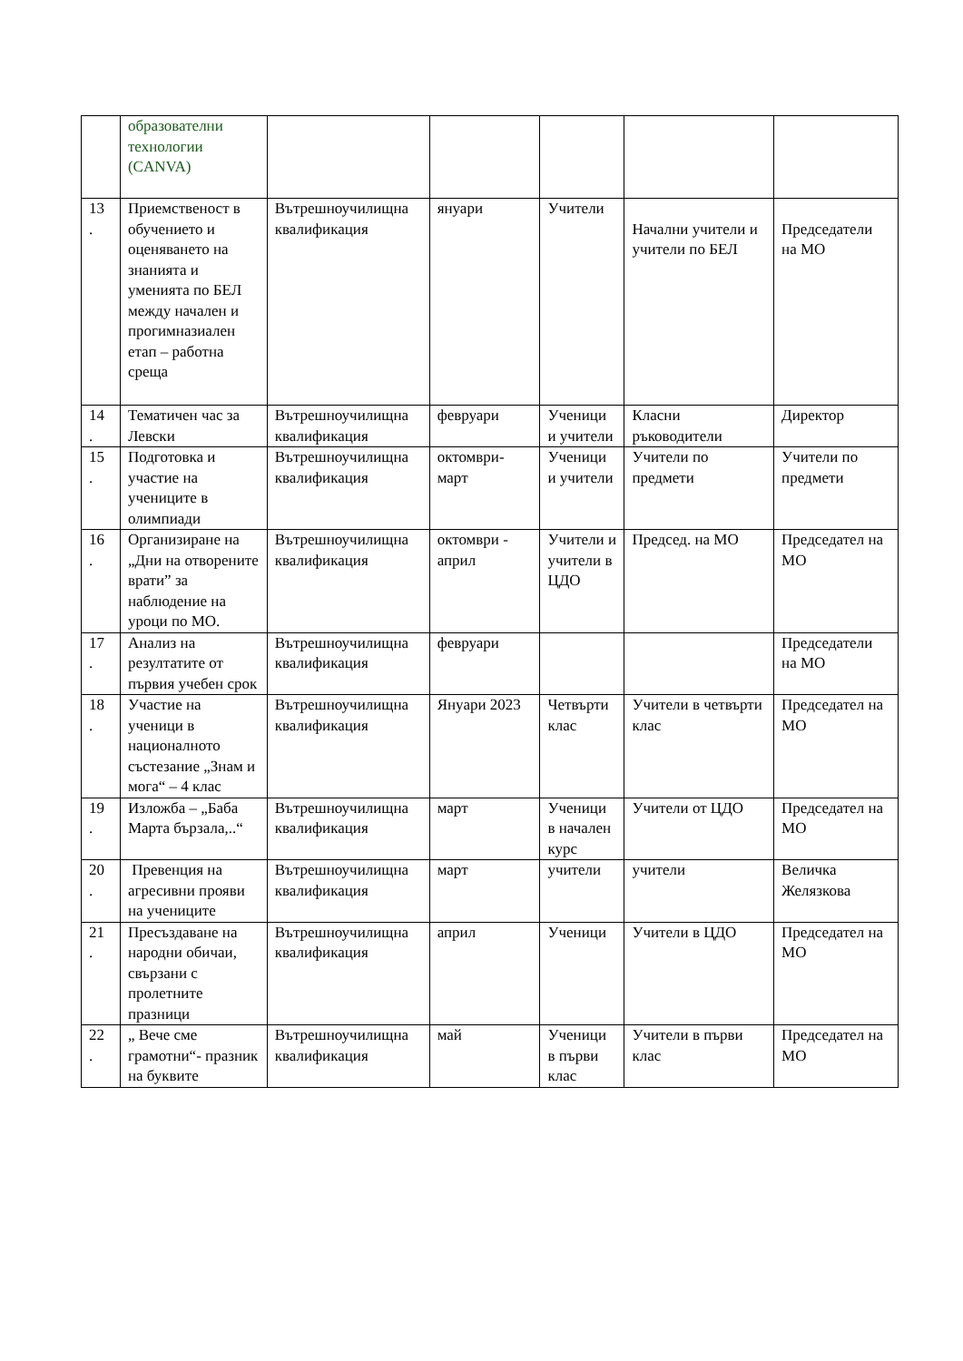| | образователни технологии (CANVA) | | | | | |
| 13 . | Приемственост в обучението и оценяването на знанията и уменията по БЕЛ между начален и прогимназиален етап – работна среща | Вътрешноучилищна квалификация | януари | Учители | Начални учители и учители по БЕЛ | Председатели на МО |
| 14 . | Тематичен час за Левски | Вътрешноучилищна квалификация | февруари | Ученици и учители | Класни ръководители | Директор |
| 15 . | Подготовка и участие на учениците в олимпиади | Вътрешноучилищна квалификация | октомври-март | Ученици и учители | Учители по предмети | Учители по предмети |
| 16 . | Организиране на „Дни на отворените врати” за наблюдение на уроци по МО. | Вътрешноучилищна квалификация | октомври - април | Учители и учители в ЦДО | Председ. на МО | Председател на МО |
| 17 . | Анализ на резултатите от първия учебен срок | Вътрешноучилищна квалификация | февруари | | | Председатели на МО |
| 18 . | Участие на ученици в националното състезание „Знам и мога“ – 4 клас | Вътрешноучилищна квалификация | Януари 2023 | Четвърти клас | Учители в четвърти клас | Председател на МО |
| 19 . | Изложба – „Баба Марта бързала,..“ | Вътрешноучилищна квалификация | март | Ученици в начален курс | Учители от ЦДО | Председател на МО |
| 20 . | Превенция на агресивни прояви на учениците | Вътрешноучилищна квалификация | март | учители | учители | Величка Желязкова |
| 21 . | Пресъздаване на народни обичаи, свързани с пролетните празници | Вътрешноучилищна квалификация | април | Ученици | Учители в ЦДО | Председател на МО |
| 22 . | „ Вече сме грамотни“- празник на буквите | Вътрешноучилищна квалификация | май | Ученици в първи клас | Учители в първи клас | Председател на МО |